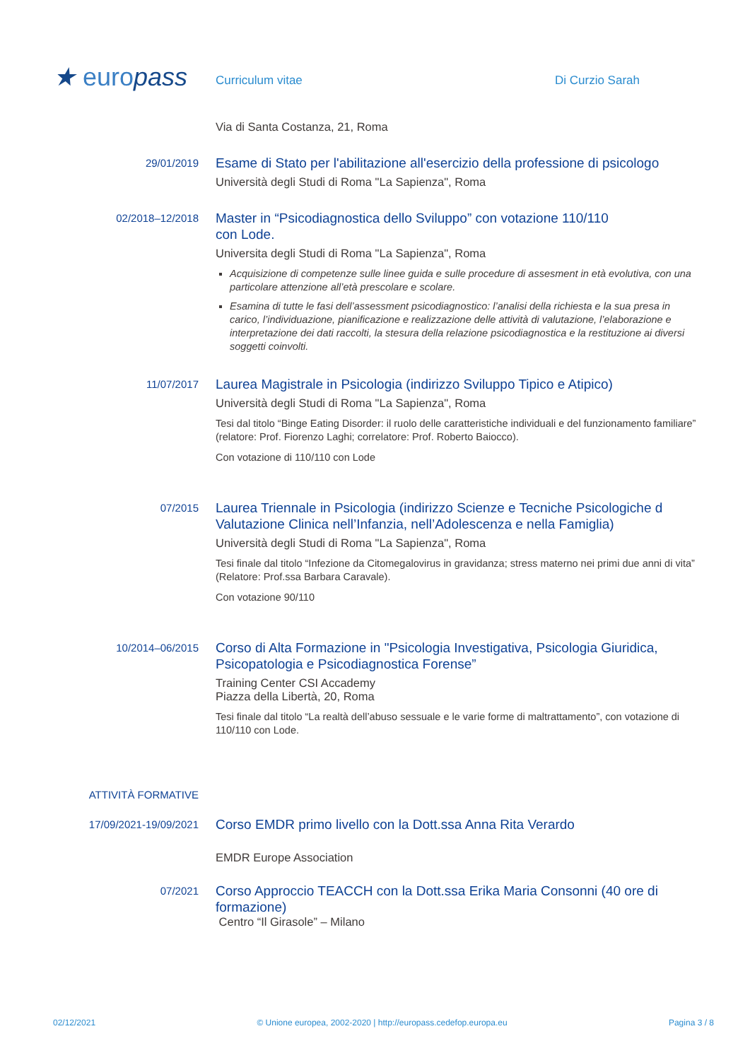★ europass
Curriculum vitae
Di Curzio Sarah
Via di Santa Costanza, 21, Roma
29/01/2019
Esame di Stato per l'abilitazione all'esercizio della professione di psicologo
Università degli Studi di Roma "La Sapienza", Roma
02/2018–12/2018
Master in “Psicodiagnostica dello Sviluppo” con votazione 110/110
con Lode.
Universita degli Studi di Roma "La Sapienza", Roma
Acquisizione di competenze sulle linee guida e sulle procedure di assesment in età evolutiva, con una particolare attenzione all’età prescolare e scolare.
Esamina di tutte le fasi dell’assessment psicodiagnostico: l’analisi della richiesta e la sua presa in carico, l’individuazione, pianificazione e realizzazione delle attività di valutazione, l’elaborazione e interpretazione dei dati raccolti, la stesura della relazione psicodiagnostica e la restituzione ai diversi soggetti coinvolti.
11/07/2017
Laurea Magistrale in Psicologia (indirizzo Sviluppo Tipico e Atipico)
Università degli Studi di Roma "La Sapienza", Roma
Tesi dal titolo “Binge Eating Disorder: il ruolo delle caratteristiche individuali e del funzionamento familiare” (relatore: Prof. Fiorenzo Laghi; correlatore: Prof. Roberto Baiocco).
Con votazione di 110/110 con Lode
07/2015
Laurea Triennale in Psicologia (indirizzo Scienze e Tecniche Psicologiche d Valutazione Clinica nell’Infanzia, nell’Adolescenza e nella Famiglia)
Università degli Studi di Roma "La Sapienza", Roma
Tesi finale dal titolo “Infezione da Citomegalovirus in gravidanza; stress materno nei primi due anni di vita” (Relatore: Prof.ssa Barbara Caravale).
Con votazione 90/110
10/2014–06/2015
Corso di Alta Formazione in "Psicologia Investigativa, Psicologia Giuridica, Psicopatologia e Psicodiagnostica Forense”
Training Center CSI Accademy
Piazza della Libertà, 20, Roma
Tesi finale dal titolo “La realtà dell’abuso sessuale e le varie forme di maltrattamento”, con votazione di 110/110 con Lode.
ATTIVITÀ FORMATIVE
17/09/2021-19/09/2021
Corso EMDR primo livello con la Dott.ssa Anna Rita Verardo
EMDR Europe Association
07/2021
Corso Approccio TEACCH con la Dott.ssa Erika Maria Consonni (40 ore di formazione)
Centro “Il Girasole” – Milano
02/12/2021 © Unione europea, 2002-2020 | http://europass.cedefop.europa.eu Pagina 3 / 8